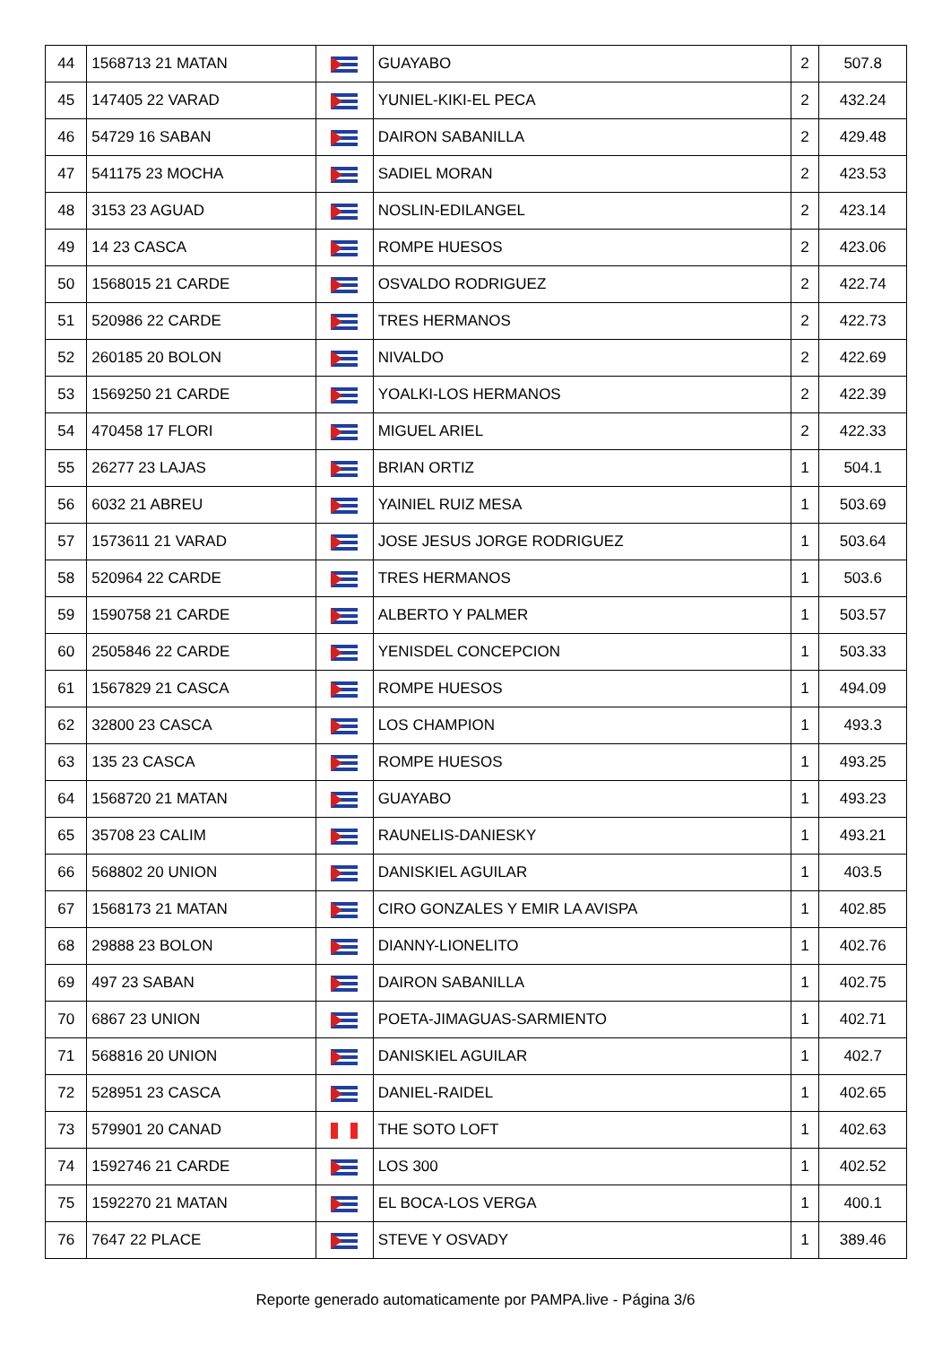| 44 | 1568713 21 MATAN | | GUAYABO | 2 | 507.8 |
| 45 | 147405 22 VARAD | | YUNIEL-KIKI-EL PECA | 2 | 432.24 |
| 46 | 54729 16 SABAN | | DAIRON SABANILLA | 2 | 429.48 |
| 47 | 541175 23 MOCHA | | SADIEL MORAN | 2 | 423.53 |
| 48 | 3153 23 AGUAD | | NOSLIN-EDILANGEL | 2 | 423.14 |
| 49 | 14 23 CASCA | | ROMPE HUESOS | 2 | 423.06 |
| 50 | 1568015 21 CARDE | | OSVALDO RODRIGUEZ | 2 | 422.74 |
| 51 | 520986 22 CARDE | | TRES HERMANOS | 2 | 422.73 |
| 52 | 260185 20 BOLON | | NIVALDO | 2 | 422.69 |
| 53 | 1569250 21 CARDE | | YOALKI-LOS HERMANOS | 2 | 422.39 |
| 54 | 470458 17 FLORI | | MIGUEL ARIEL | 2 | 422.33 |
| 55 | 26277 23 LAJAS | | BRIAN ORTIZ | 1 | 504.1 |
| 56 | 6032 21 ABREU | | YAINIEL RUIZ MESA | 1 | 503.69 |
| 57 | 1573611 21 VARAD | | JOSE JESUS JORGE RODRIGUEZ | 1 | 503.64 |
| 58 | 520964 22 CARDE | | TRES HERMANOS | 1 | 503.6 |
| 59 | 1590758 21 CARDE | | ALBERTO Y PALMER | 1 | 503.57 |
| 60 | 2505846 22 CARDE | | YENISDEL CONCEPCION | 1 | 503.33 |
| 61 | 1567829 21 CASCA | | ROMPE HUESOS | 1 | 494.09 |
| 62 | 32800 23 CASCA | | LOS CHAMPION | 1 | 493.3 |
| 63 | 135 23 CASCA | | ROMPE HUESOS | 1 | 493.25 |
| 64 | 1568720 21 MATAN | | GUAYABO | 1 | 493.23 |
| 65 | 35708 23 CALIM | | RAUNELIS-DANIESKY | 1 | 493.21 |
| 66 | 568802 20 UNION | | DANISKIEL AGUILAR | 1 | 403.5 |
| 67 | 1568173 21 MATAN | | CIRO GONZALES Y EMIR LA AVISPA | 1 | 402.85 |
| 68 | 29888 23 BOLON | | DIANNY-LIONELITO | 1 | 402.76 |
| 69 | 497 23 SABAN | | DAIRON SABANILLA | 1 | 402.75 |
| 70 | 6867 23 UNION | | POETA-JIMAGUAS-SARMIENTO | 1 | 402.71 |
| 71 | 568816 20 UNION | | DANISKIEL AGUILAR | 1 | 402.7 |
| 72 | 528951 23 CASCA | | DANIEL-RAIDEL | 1 | 402.65 |
| 73 | 579901 20 CANAD | | THE SOTO LOFT | 1 | 402.63 |
| 74 | 1592746 21 CARDE | | LOS 300 | 1 | 402.52 |
| 75 | 1592270 21 MATAN | | EL BOCA-LOS VERGA | 1 | 400.1 |
| 76 | 7647 22 PLACE | | STEVE Y OSVADY | 1 | 389.46 |
Reporte generado automaticamente por PAMPA.live - Página 3/6